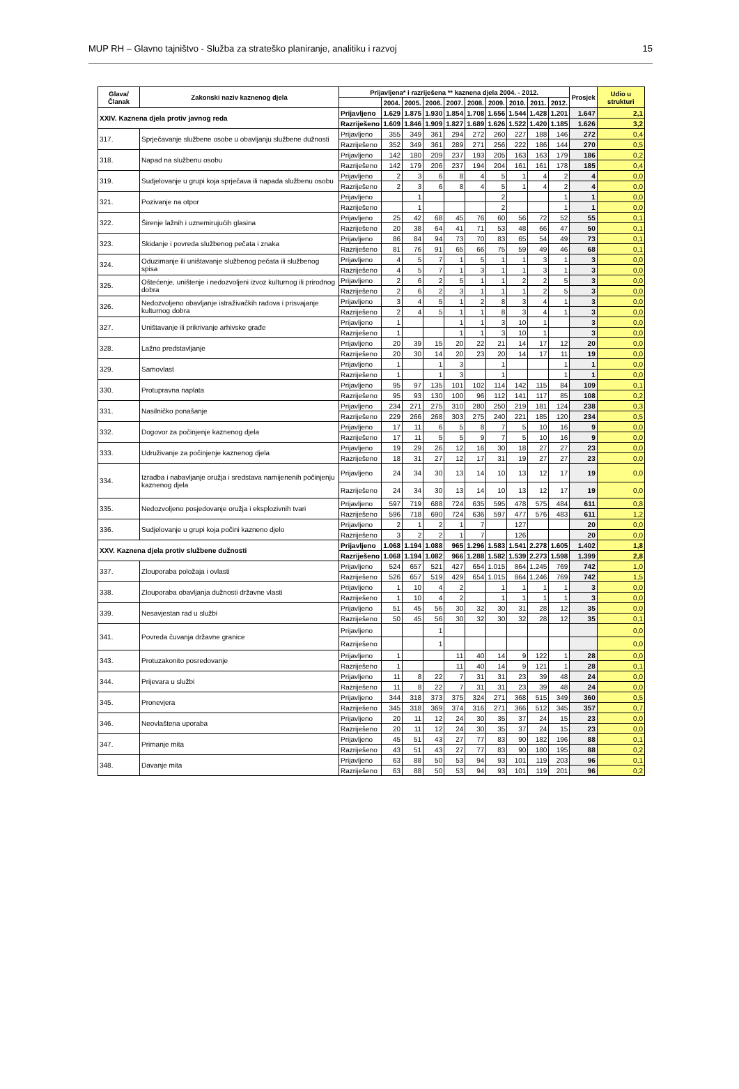MUP RH – Glavno tajništvo - Služba za strateško planiranje, analitiku i razvoj 15
| Glava/ Članak | Zakonski naziv kaznenog djela | Prijavljena* i razriješena ** kaznena djela 2004. - 2012. | | | | | | | | | | Prosjek | Udio u strukturi |
| --- | --- | --- | --- | --- | --- | --- | --- | --- | --- | --- | --- | --- | --- |
| | | | 2004. | 2005. | 2006. | 2007. | 2008. | 2009. | 2010. | 2011. | 2012. | | |
| XXIV. Kaznena djela protiv javnog reda | | Prijavljeno | 1.629 | 1.875 | 1.930 | 1.854 | 1.708 | 1.656 | 1.544 | 1.428 | 1.201 | 1.647 | 2,1 |
| | | Razriješeno | 1.609 | 1.846 | 1.909 | 1.827 | 1.689 | 1.626 | 1.522 | 1.420 | 1.185 | 1.626 | 3,2 |
| 317. | Sprječavanje službene osobe u obavljanju službene dužnosti | Prijavljeno | 355 | 349 | 361 | 294 | 272 | 260 | 227 | 188 | 146 | 272 | 0,4 |
| | | Razriješeno | 352 | 349 | 361 | 289 | 271 | 256 | 222 | 186 | 144 | 270 | 0,5 |
| 318. | Napad na službenu osobu | Prijavljeno | 142 | 180 | 209 | 237 | 193 | 205 | 163 | 163 | 179 | 186 | 0,2 |
| | | Razriješeno | 142 | 179 | 206 | 237 | 194 | 204 | 161 | 161 | 178 | 185 | 0,4 |
| 319. | Sudjelovanje u grupi koja sprječava ili napada službenu osobu | Prijavljeno | 2 | 3 | 6 | 8 | 4 | 5 | 1 | 4 | 2 | 4 | 0,0 |
| | | Razriješeno | 2 | 3 | 6 | 8 | 4 | 5 | 1 | 4 | 2 | 4 | 0,0 |
| 321. | Pozivanje na otpor | Prijavljeno | | 1 | | | | 2 | | | 1 | 1 | 0,0 |
| | | Razriješeno | | 1 | | | | 2 | | | 1 | 1 | 0,0 |
| 322. | Širenje lažnih i uznemirujućih glasina | Prijavljeno | 25 | 42 | 68 | 45 | 76 | 60 | 56 | 72 | 52 | 55 | 0,1 |
| | | Razriješeno | 20 | 38 | 64 | 41 | 71 | 53 | 48 | 66 | 47 | 50 | 0,1 |
| 323. | Skidanje i povreda službenog pečata i znaka | Prijavljeno | 86 | 84 | 94 | 73 | 70 | 83 | 65 | 54 | 49 | 73 | 0,1 |
| | | Razriješeno | 81 | 76 | 91 | 65 | 66 | 75 | 59 | 49 | 46 | 68 | 0,1 |
| 324. | Oduzimanje ili uništavanje službenog pečata ili službenog spisa | Prijavljeno | 4 | 5 | 7 | 1 | 5 | 1 | 1 | 3 | 1 | 3 | 0,0 |
| | | Razriješeno | 4 | 5 | 7 | 1 | 3 | 1 | 1 | 3 | 1 | 3 | 0,0 |
| 325. | Oštećenje, uništenje i nedozvoljeni izvoz kulturnog ili prirodnog dobra | Prijavljeno | 2 | 6 | 2 | 5 | 1 | 1 | 2 | 2 | 5 | 3 | 0,0 |
| | | Razriješeno | 2 | 6 | 2 | 3 | 1 | 1 | 1 | 2 | 5 | 3 | 0,0 |
| 326. | Nedozvoljeno obavljanje istraživačkih radova i prisvajanje kulturnog dobra | Prijavljeno | 3 | 4 | 5 | 1 | 2 | 8 | 3 | 4 | 1 | 3 | 0,0 |
| | | Razriješeno | 2 | 4 | 5 | 1 | 1 | 8 | 3 | 4 | 1 | 3 | 0,0 |
| 327. | Uništavanje ili prikrivanje arhivske građe | Prijavljeno | 1 | | | 1 | 1 | 3 | 10 | 1 | | 3 | 0,0 |
| | | Razriješeno | 1 | | | 1 | 1 | 3 | 10 | 1 | | 3 | 0,0 |
| 328. | Lažno predstavljanje | Prijavljeno | 20 | 39 | 15 | 20 | 22 | 21 | 14 | 17 | 12 | 20 | 0,0 |
| | | Razriješeno | 20 | 30 | 14 | 20 | 23 | 20 | 14 | 17 | 11 | 19 | 0,0 |
| 329. | Samovlast | Prijavljeno | 1 | | 1 | 3 | | 1 | | | 1 | 1 | 0,0 |
| | | Razriješeno | 1 | | 1 | 3 | | 1 | | | 1 | 1 | 0,0 |
| 330. | Protupravna naplata | Prijavljeno | 95 | 97 | 135 | 101 | 102 | 114 | 142 | 115 | 84 | 109 | 0,1 |
| | | Razriješeno | 95 | 93 | 130 | 100 | 96 | 112 | 141 | 117 | 85 | 108 | 0,2 |
| 331. | Nasilničko ponašanje | Prijavljeno | 234 | 271 | 275 | 310 | 280 | 250 | 219 | 181 | 124 | 238 | 0,3 |
| | | Razriješeno | 229 | 266 | 268 | 303 | 275 | 240 | 221 | 185 | 120 | 234 | 0,5 |
| 332. | Dogovor za počinjenje kaznenog djela | Prijavljeno | 17 | 11 | 6 | 5 | 8 | 7 | 5 | 10 | 16 | 9 | 0,0 |
| | | Razriješeno | 17 | 11 | 5 | 5 | 9 | 7 | 5 | 10 | 16 | 9 | 0,0 |
| 333. | Udruživanje za počinjenje kaznenog djela | Prijavljeno | 19 | 29 | 26 | 12 | 16 | 30 | 18 | 27 | 27 | 23 | 0,0 |
| | | Razriješeno | 18 | 31 | 27 | 12 | 17 | 31 | 19 | 27 | 27 | 23 | 0,0 |
| 334. | Izradba i nabavljanje oružja i sredstava namijenenih počinjenju kaznenog djela | Prijavljeno | 24 | 34 | 30 | 13 | 14 | 10 | 13 | 12 | 17 | 19 | 0,0 |
| | | Razriješeno | 24 | 34 | 30 | 13 | 14 | 10 | 13 | 12 | 17 | 19 | 0,0 |
| 335. | Nedozvoljeno posjedovanje oružja i eksplozivnih tvari | Prijavljeno | 597 | 719 | 688 | 724 | 635 | 595 | 478 | 575 | 484 | 611 | 0,8 |
| | | Razriješeno | 596 | 718 | 690 | 724 | 636 | 597 | 477 | 576 | 483 | 611 | 1,2 |
| 336. | Sudjelovanje u grupi koja počini kazneno djelo | Prijavljeno | 2 | 1 | 2 | 1 | 7 | | 127 | | | 20 | 0,0 |
| | | Razriješeno | 3 | 2 | 2 | 1 | 7 | | 126 | | | 20 | 0,0 |
| XXV. Kaznena djela protiv službene dužnosti | | Prijavljeno | 1.068 | 1.194 | 1.088 | 965 | 1.296 | 1.583 | 1.541 | 2.278 | 1.605 | 1.402 | 1,8 |
| | | Razriješeno | 1.068 | 1.194 | 1.082 | 966 | 1.288 | 1.582 | 1.539 | 2.273 | 1.598 | 1.399 | 2,8 |
| 337. | Zlouporaba položaja i ovlasti | Prijavljeno | 524 | 657 | 521 | 427 | 654 | 1.015 | 864 | 1.245 | 769 | 742 | 1,0 |
| | | Razriješeno | 526 | 657 | 519 | 429 | 654 | 1.015 | 864 | 1.246 | 769 | 742 | 1,5 |
| 338. | Zlouporaba obavljanja dužnosti državne vlasti | Prijavljeno | 1 | 10 | 4 | 2 | | 1 | 1 | 1 | 1 | 3 | 0,0 |
| | | Razriješeno | 1 | 10 | 4 | 2 | | 1 | 1 | 1 | 1 | 3 | 0,0 |
| 339. | Nesavjestan rad u službi | Prijavljeno | 51 | 45 | 56 | 30 | 32 | 30 | 31 | 28 | 12 | 35 | 0,0 |
| | | Razriješeno | 50 | 45 | 56 | 30 | 32 | 30 | 32 | 28 | 12 | 35 | 0,1 |
| 341. | Povreda čuvanja državne granice | Prijavljeno | | | 1 | | | | | | | | 0,0 |
| | | Razriješeno | | | 1 | | | | | | | | 0,0 |
| 343. | Protuzakonito posredovanje | Prijavljeno | 1 | | | 11 | 40 | 14 | 9 | 122 | 1 | 28 | 0,0 |
| | | Razriješeno | 1 | | | 11 | 40 | 14 | 9 | 121 | 1 | 28 | 0,1 |
| 344. | Prijevara u službi | Prijavljeno | 11 | 8 | 22 | 7 | 31 | 31 | 23 | 39 | 48 | 24 | 0,0 |
| | | Razriješeno | 11 | 8 | 22 | 7 | 31 | 31 | 23 | 39 | 48 | 24 | 0,0 |
| 345. | Pronevjera | Prijavljeno | 344 | 318 | 373 | 375 | 324 | 271 | 368 | 515 | 349 | 360 | 0,5 |
| | | Razriješeno | 345 | 318 | 369 | 374 | 316 | 271 | 366 | 512 | 345 | 357 | 0,7 |
| 346. | Neovlaštena uporaba | Prijavljeno | 20 | 11 | 12 | 24 | 30 | 35 | 37 | 24 | 15 | 23 | 0,0 |
| | | Razriješeno | 20 | 11 | 12 | 24 | 30 | 35 | 37 | 24 | 15 | 23 | 0,0 |
| 347. | Primanje mita | Prijavljeno | 45 | 51 | 43 | 27 | 77 | 83 | 90 | 182 | 196 | 88 | 0,1 |
| | | Razriješeno | 43 | 51 | 43 | 27 | 77 | 83 | 90 | 180 | 195 | 88 | 0,2 |
| 348. | Davanje mita | Prijavljeno | 63 | 88 | 50 | 53 | 94 | 93 | 101 | 119 | 203 | 96 | 0,1 |
| | | Razriješeno | 63 | 88 | 50 | 53 | 94 | 93 | 101 | 119 | 201 | 96 | 0,2 |